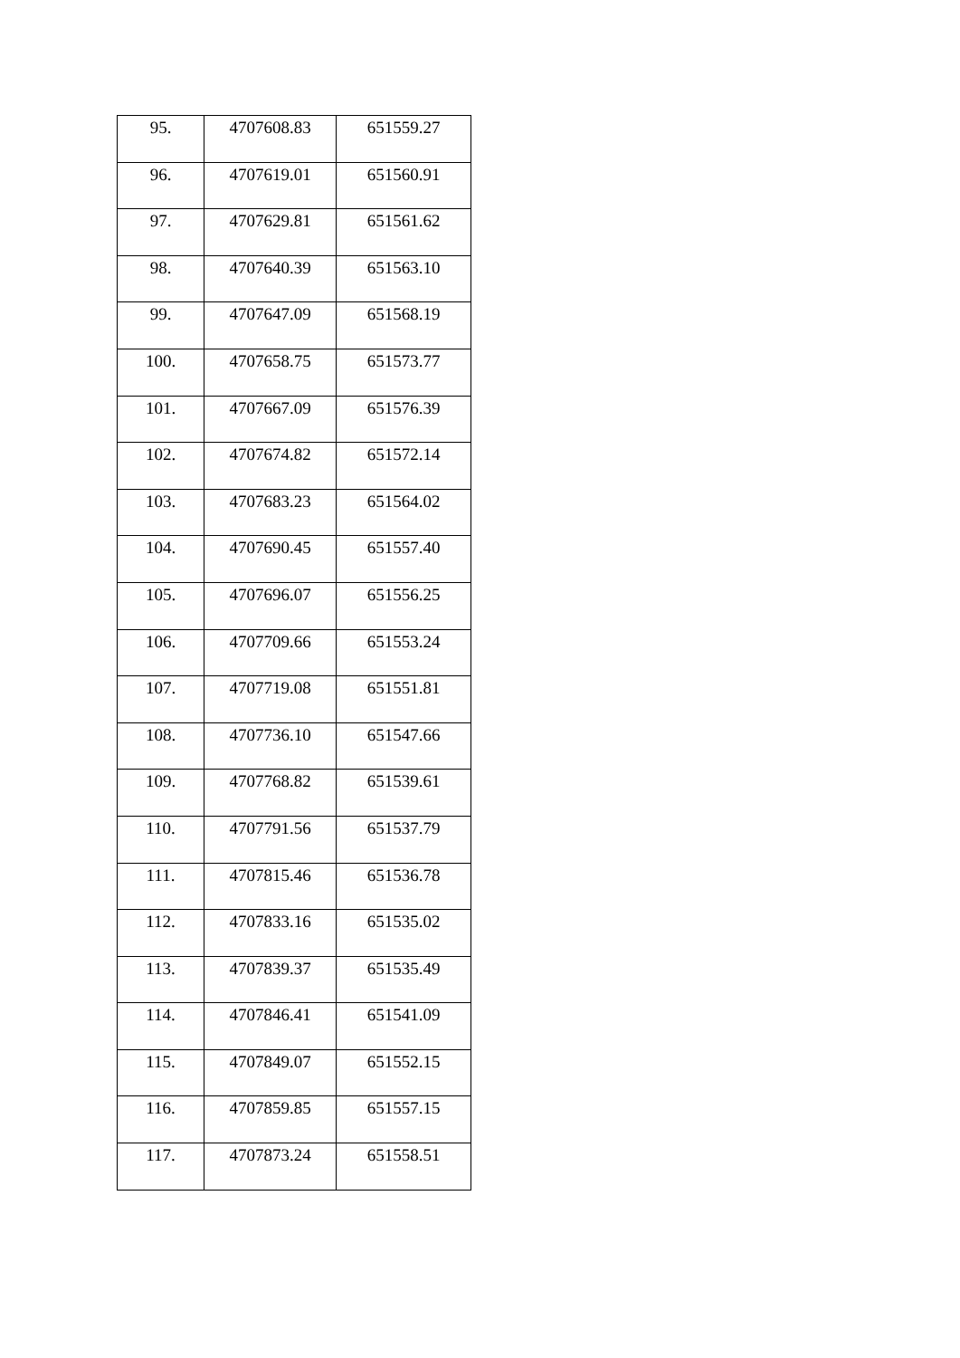| 95. | 4707608.83 | 651559.27 |
| 96. | 4707619.01 | 651560.91 |
| 97. | 4707629.81 | 651561.62 |
| 98. | 4707640.39 | 651563.10 |
| 99. | 4707647.09 | 651568.19 |
| 100. | 4707658.75 | 651573.77 |
| 101. | 4707667.09 | 651576.39 |
| 102. | 4707674.82 | 651572.14 |
| 103. | 4707683.23 | 651564.02 |
| 104. | 4707690.45 | 651557.40 |
| 105. | 4707696.07 | 651556.25 |
| 106. | 4707709.66 | 651553.24 |
| 107. | 4707719.08 | 651551.81 |
| 108. | 4707736.10 | 651547.66 |
| 109. | 4707768.82 | 651539.61 |
| 110. | 4707791.56 | 651537.79 |
| 111. | 4707815.46 | 651536.78 |
| 112. | 4707833.16 | 651535.02 |
| 113. | 4707839.37 | 651535.49 |
| 114. | 4707846.41 | 651541.09 |
| 115. | 4707849.07 | 651552.15 |
| 116. | 4707859.85 | 651557.15 |
| 117. | 4707873.24 | 651558.51 |